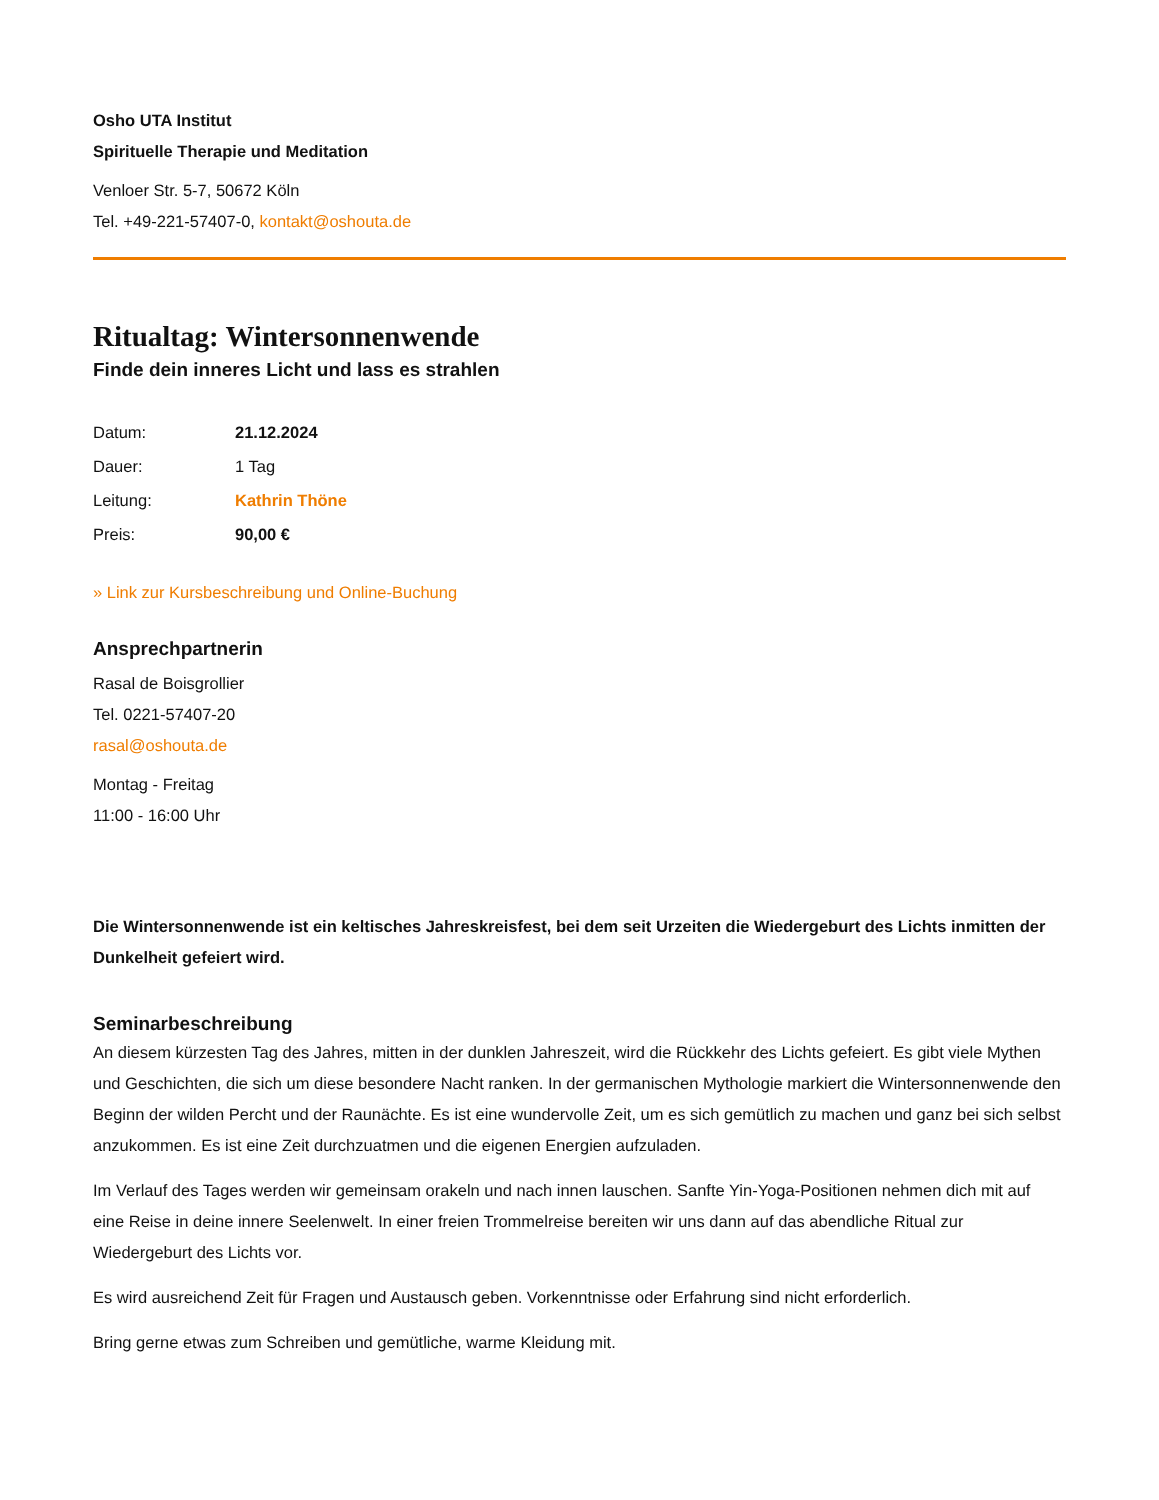Osho UTA Institut
Spirituelle Therapie und Meditation
Venloer Str. 5-7, 50672 Köln
Tel. +49-221-57407-0, kontakt@oshouta.de
Ritualtag: Wintersonnenwende
Finde dein inneres Licht und lass es strahlen
Datum: 21.12.2024
Dauer: 1 Tag
Leitung: Kathrin Thöne
Preis: 90,00 €
» Link zur Kursbeschreibung und Online-Buchung
Ansprechpartnerin
Rasal de Boisgrollier
Tel. 0221-57407-20
rasal@oshouta.de
Montag - Freitag
11:00 - 16:00 Uhr
Die Wintersonnenwende ist ein keltisches Jahreskreisfest, bei dem seit Urzeiten die Wiedergeburt des Lichts inmitten der Dunkelheit gefeiert wird.
Seminarbeschreibung
An diesem kürzesten Tag des Jahres, mitten in der dunklen Jahreszeit, wird die Rückkehr des Lichts gefeiert. Es gibt viele Mythen und Geschichten, die sich um diese besondere Nacht ranken. In der germanischen Mythologie markiert die Wintersonnenwende den Beginn der wilden Percht und der Raunächte. Es ist eine wundervolle Zeit, um es sich gemütlich zu machen und ganz bei sich selbst anzukommen. Es ist eine Zeit durchzuatmen und die eigenen Energien aufzuladen.
Im Verlauf des Tages werden wir gemeinsam orakeln und nach innen lauschen. Sanfte Yin-Yoga-Positionen nehmen dich mit auf eine Reise in deine innere Seelenwelt. In einer freien Trommelreise bereiten wir uns dann auf das abendliche Ritual zur Wiedergeburt des Lichts vor.
Es wird ausreichend Zeit für Fragen und Austausch geben. Vorkenntnisse oder Erfahrung sind nicht erforderlich.
Bring gerne etwas zum Schreiben und gemütliche, warme Kleidung mit.